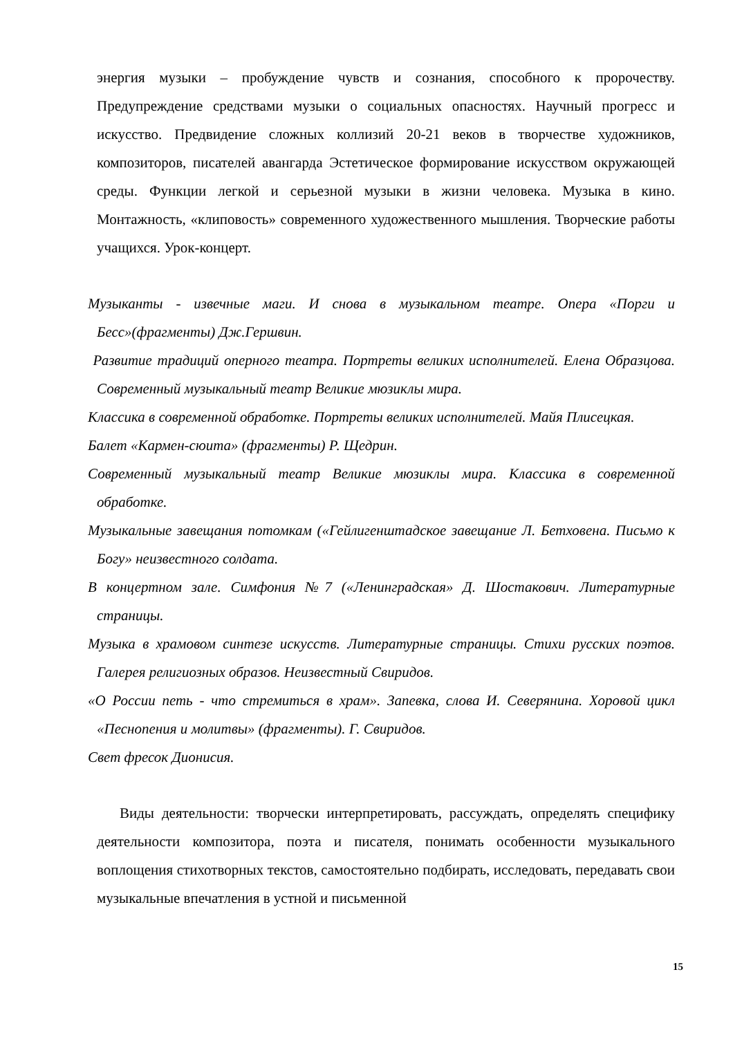энергия музыки – пробуждение чувств и сознания, способного к пророчеству. Предупреждение средствами музыки о социальных опасностях. Научный прогресс и искусство. Предвидение сложных коллизий 20-21 веков в творчестве художников, композиторов, писателей авангарда Эстетическое формирование искусством окружающей среды. Функции легкой и серьезной музыки в жизни человека. Музыка в кино. Монтажность, «клиповость» современного художественного мышления. Творческие работы учащихся. Урок-концерт.
Музыканты - извечные маги. И снова в музыкальном театре. Опера «Порги и Бесс»(фрагменты) Дж.Гершвин.
Развитие традиций оперного театра. Портреты великих исполнителей. Елена Образцова. Современный музыкальный театр Великие мюзиклы мира.
Классика в современной обработке. Портреты великих исполнителей. Майя Плисецкая.
Балет «Кармен-сюита» (фрагменты) Р. Щедрин.
Современный музыкальный театр Великие мюзиклы мира. Классика в современной обработке.
Музыкальные завещания потомкам («Гейлигенштадское завещание Л. Бетховена. Письмо к Богу» неизвестного солдата.
В концертном зале. Симфония №7 («Ленинградская» Д. Шостакович. Литературные страницы.
Музыка в храмовом синтезе искусств. Литературные страницы. Стихи русских поэтов. Галерея религиозных образов. Неизвестный Свиридов.
«О России петь - что стремиться в храм». Запевка, слова И. Северянина. Хоровой цикл «Песнопения и молитвы» (фрагменты). Г. Свиридов.
Свет фресок Дионисия.
Виды деятельности: творчески интерпретировать, рассуждать, определять специфику деятельности композитора, поэта и писателя, понимать особенности музыкального воплощения стихотворных текстов, самостоятельно подбирать, исследовать, передавать свои музыкальные впечатления в устной и письменной
15